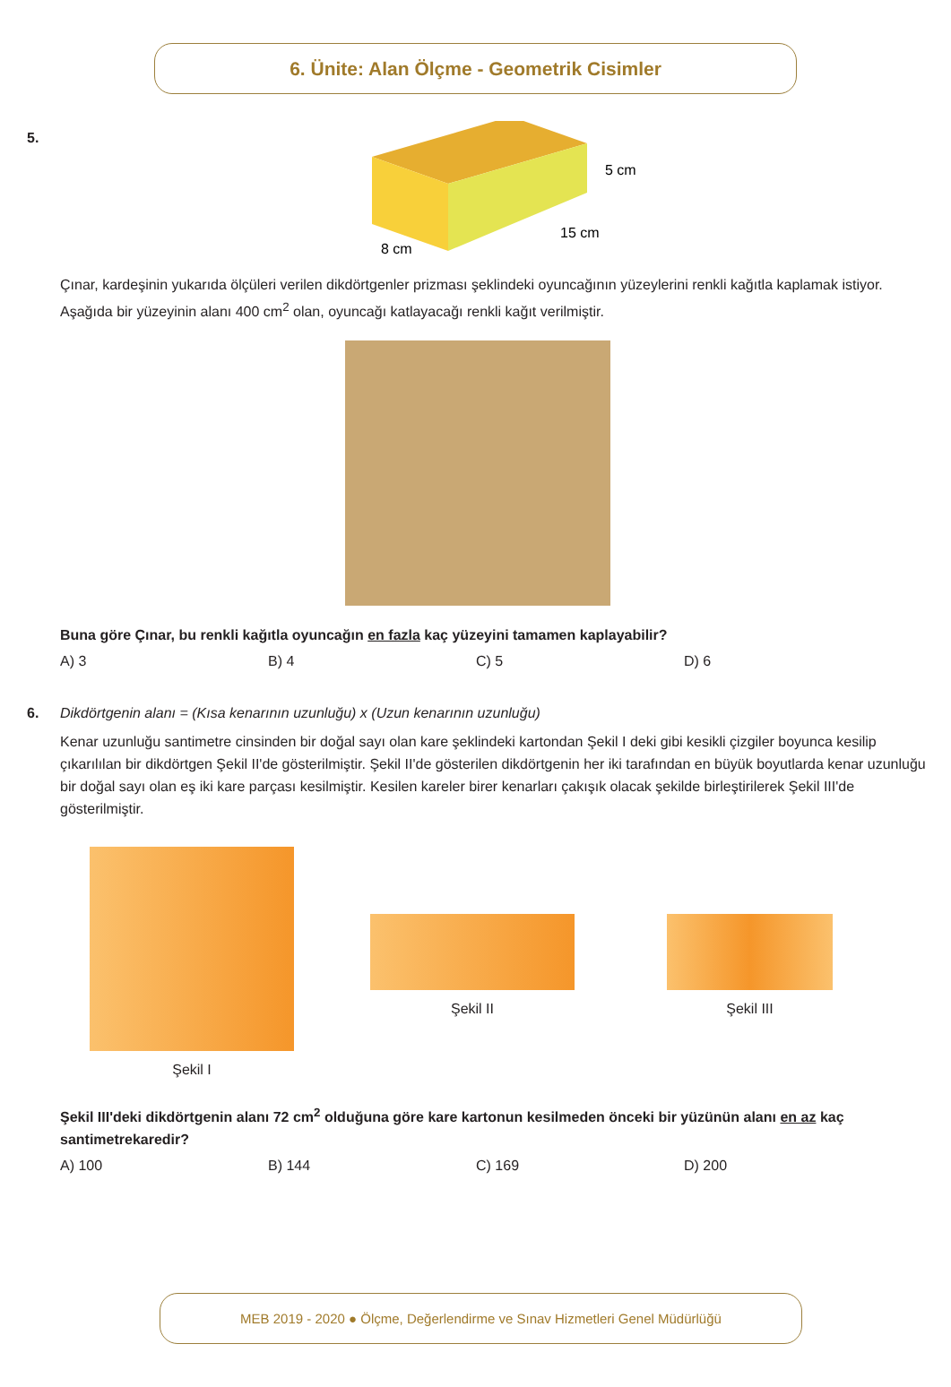6. Ünite: Alan Ölçme - Geometrik Cisimler
5.
5 cm
15 cm
8 cm
Çınar, kardeşinin yukarıda ölçüleri verilen dikdörtgenler prizması şeklindeki oyuncağının yüzeylerini renkli kağıtla kaplamak istiyor. Aşağıda bir yüzeyinin alanı 400 cm<sup>2</sup> olan, oyuncağı katlayacağı renkli kağıt verilmiştir.
Buna göre Çınar, bu renkli kağıtla oyuncağın en fazla kaç yüzeyini tamamen kaplayabilir?
A) 3 B) 4 C) 5 D) 6
6. Dikdörtgenin alanı = (Kısa kenarının uzunluğu) x (Uzun kenarının uzunluğu)
Kenar uzunluğu santimetre cinsinden bir doğal sayı olan kare şeklindeki kartondan Şekil I deki gibi kesikli çizgiler boyunca kesilip çıkarılılan bir dikdörtgen Şekil II'de gösterilmiştir. Şekil II'de gösterilen dikdörtgenin her iki tarafından en büyük boyutlarda kenar uzunluğu bir doğal sayı olan eş iki kare parçası kesilmiştir. Kesilen kareler birer kenarları çakışık olacak şekilde birleştirilerek Şekil III'de gösterilmiştir.
Şekil I
Şekil II Şekil III
Şekil III'deki dikdörtgenin alanı 72 cm<sup>2</sup> olduğuna göre kare kartonun kesilmeden önceki bir yüzünün alanı en az kaç santimetrekaredir?
A) 100 B) 144 C) 169 D) 200
MEB 2019 - 2020 ● Ölçme, Değerlendirme ve Sınav Hizmetleri Genel Müdürlüğü